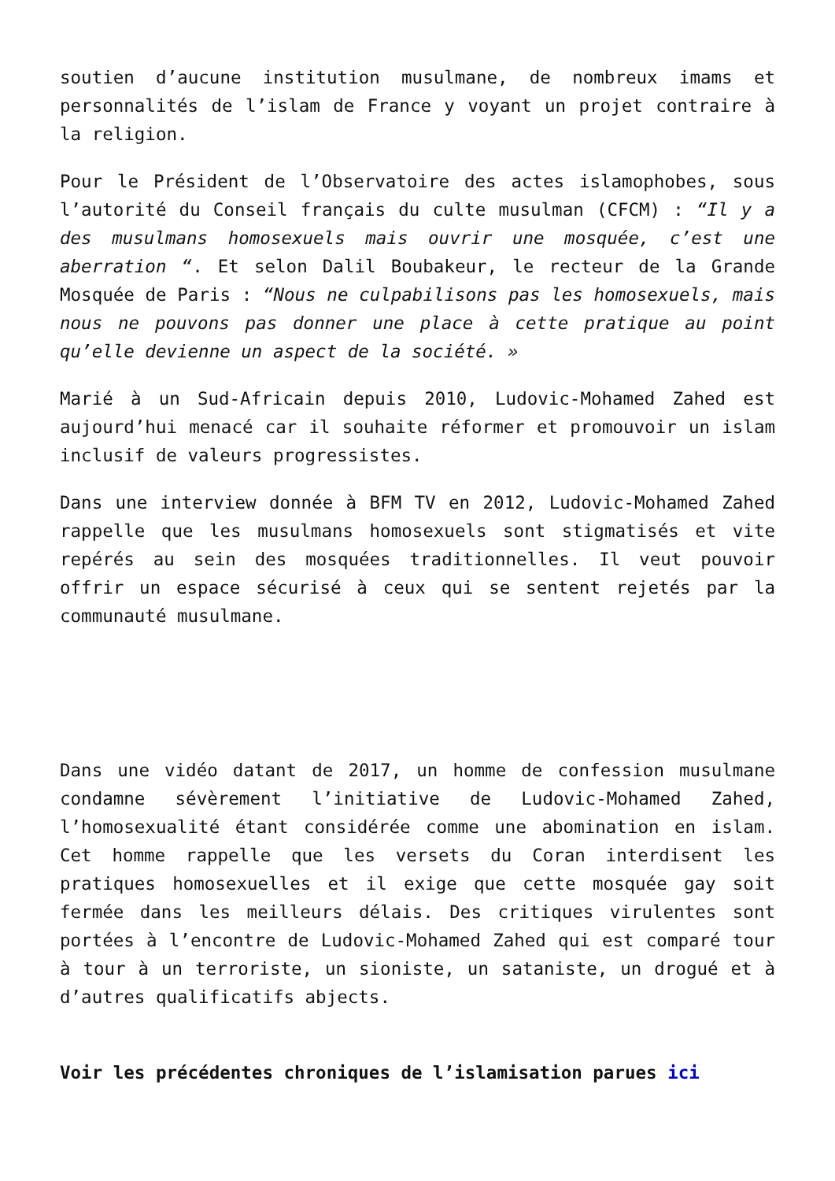soutien d’aucune institution musulmane, de nombreux imams et personnalités de l’islam de France y voyant un projet contraire à la religion.
Pour le Président de l’Observatoire des actes islamophobes, sous l’autorité du Conseil français du culte musulman (CFCM) : “Il y a des musulmans homosexuels mais ouvrir une mosquée, c’est une aberration “. Et selon Dalil Boubakeur, le recteur de la Grande Mosquée de Paris : “Nous ne culpabilisons pas les homosexuels, mais nous ne pouvons pas donner une place à cette pratique au point qu’elle devienne un aspect de la société. »
Marié à un Sud-Africain depuis 2010, Ludovic-Mohamed Zahed est aujourd’hui menacé car il souhaite réformer et promouvoir un islam inclusif de valeurs progressistes.
Dans une interview donnée à BFM TV en 2012, Ludovic-Mohamed Zahed rappelle que les musulmans homosexuels sont stigmatisés et vite repérés au sein des mosquées traditionnelles. Il veut pouvoir offrir un espace sécurisé à ceux qui se sentent rejetés par la communauté musulmane.
Dans une vidéo datant de 2017, un homme de confession musulmane condamne sévèrement l’initiative de Ludovic-Mohamed Zahed, l’homosexualité étant considérée comme une abomination en islam. Cet homme rappelle que les versets du Coran interdisent les pratiques homosexuelles et il exige que cette mosquée gay soit fermée dans les meilleurs délais. Des critiques virulentes sont portées à l’encontre de Ludovic-Mohamed Zahed qui est comparé tour à tour à un terroriste, un sioniste, un sataniste, un drogué et à d’autres qualificatifs abjects.
Voir les précédentes chroniques de l’islamisation parues ici